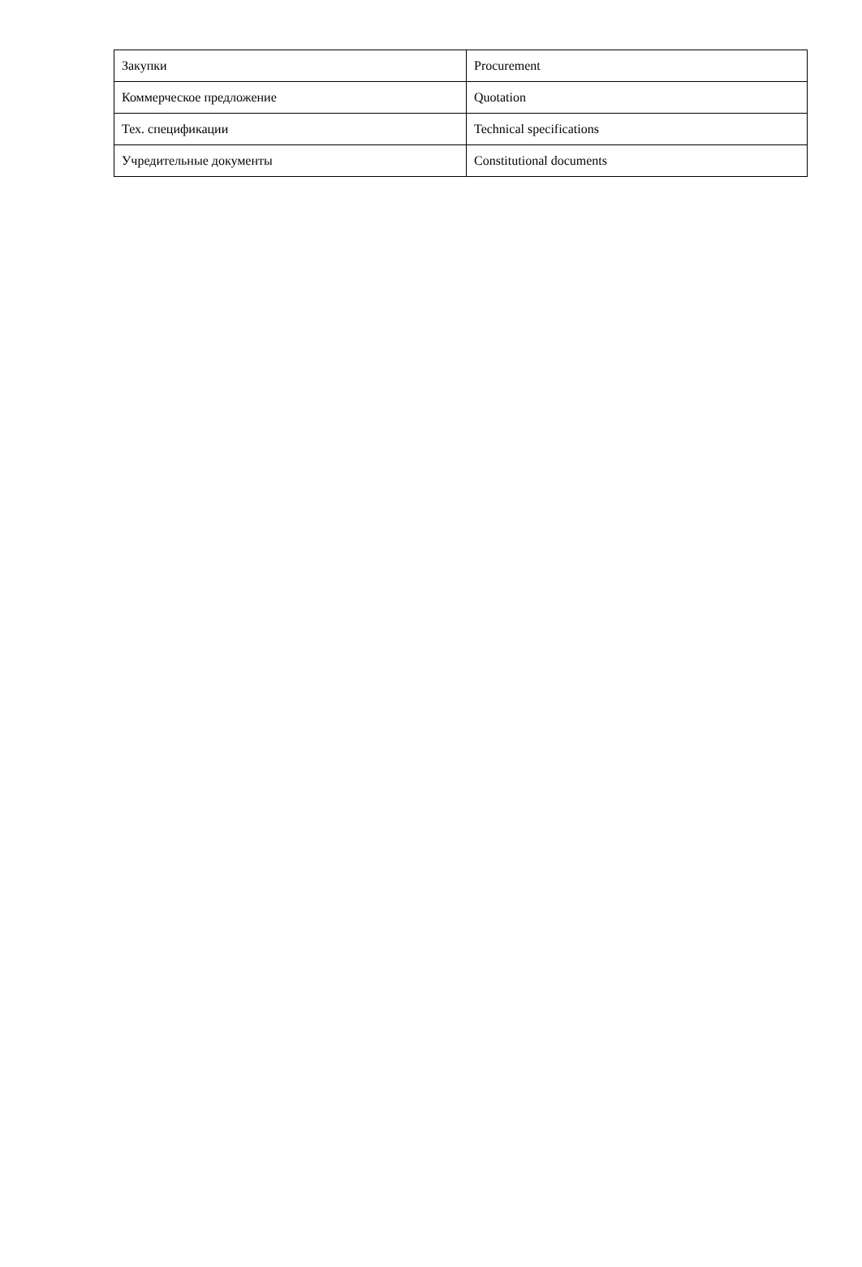| Закупки | Procurement |
| Коммерческое предложение | Quotation |
| Тех. спецификации | Technical specifications |
| Учредительные документы | Constitutional documents |